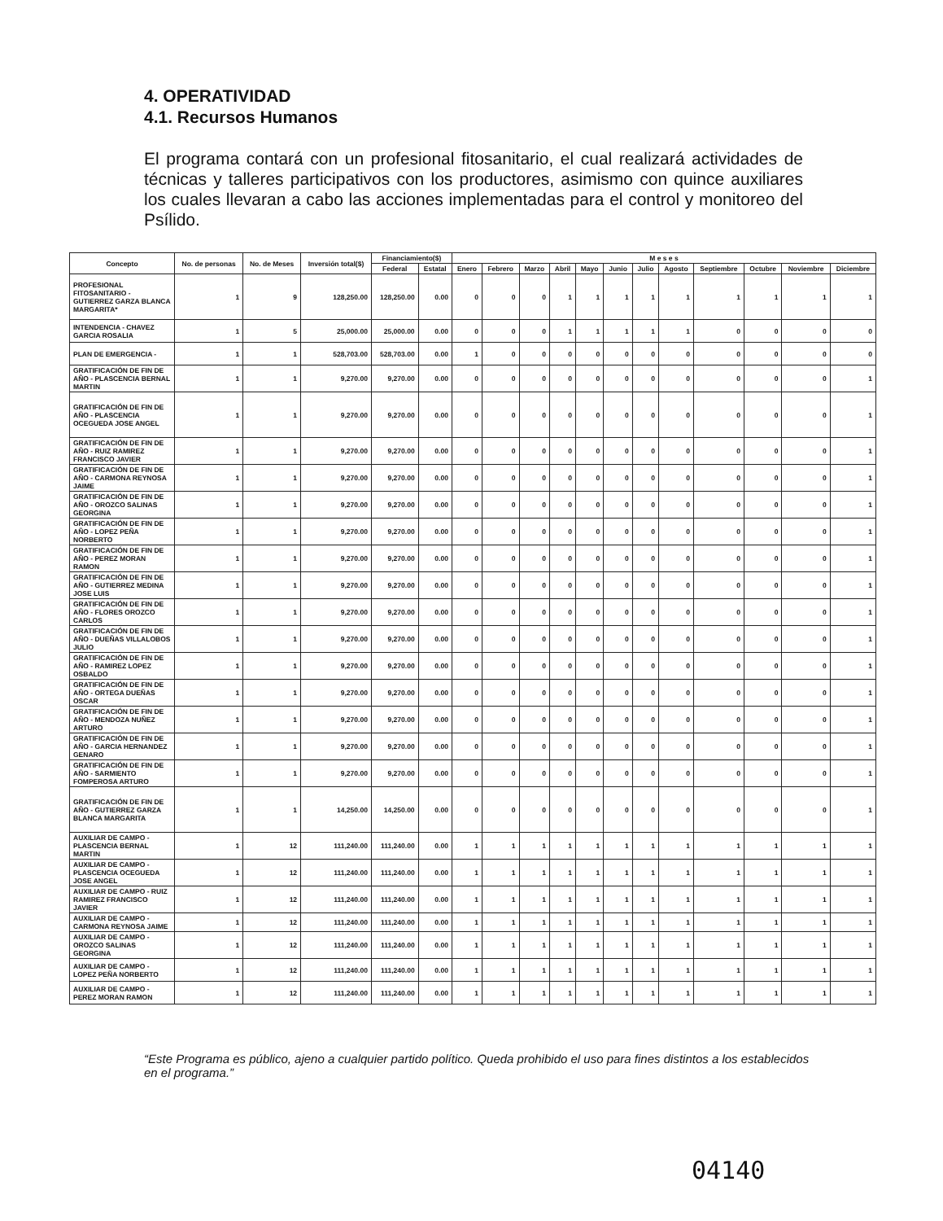4. OPERATIVIDAD
4.1. Recursos Humanos
El programa contará con un profesional fitosanitario, el cual realizará actividades de técnicas y talleres participativos con los productores, asimismo con quince auxiliares los cuales llevaran a cabo las acciones implementadas para el control y monitoreo del Psílido.
| Concepto | No. de personas | No. de Meses | Inversión total($) | Financiamiento($) | | M e s e s | | | | | | | | | | | |
| --- | --- | --- | --- | --- | --- | --- | --- | --- | --- | --- | --- | --- | --- | --- | --- | --- | --- |
| | | | | Federal | Estatal | Enero | Febrero | Marzo | Abril | Mayo | Junio | Julio | Agosto | Septiembre | Octubre | Noviembre | Diciembre |
| PROFESIONAL FITOSANITARIO - GUTIERREZ GARZA BLANCA MARGARITA* | 1 | 9 | 128,250.00 | 128,250.00 | 0.00 | 0 | 0 | 0 | 1 | 1 | 1 | 1 | 1 | 1 | 1 | 1 | 1 |
| INTENDENCIA - CHAVEZ GARCIA ROSALIA | 1 | 5 | 25,000.00 | 25,000.00 | 0.00 | 0 | 0 | 0 | 1 | 1 | 1 | 1 | 1 | 0 | 0 | 0 | 0 |
| PLAN DE EMERGENCIA - | 1 | 1 | 528,703.00 | 528,703.00 | 0.00 | 1 | 0 | 0 | 0 | 0 | 0 | 0 | 0 | 0 | 0 | 0 | 0 |
| GRATIFICACIÓN DE FIN DE AÑO - PLASCENCIA BERNAL MARTIN | 1 | 1 | 9,270.00 | 9,270.00 | 0.00 | 0 | 0 | 0 | 0 | 0 | 0 | 0 | 0 | 0 | 0 | 0 | 1 |
| GRATIFICACIÓN DE FIN DE AÑO - PLASCENCIA OCEGUEDA JOSE ANGEL | 1 | 1 | 9,270.00 | 9,270.00 | 0.00 | 0 | 0 | 0 | 0 | 0 | 0 | 0 | 0 | 0 | 0 | 0 | 1 |
| GRATIFICACIÓN DE FIN DE AÑO - RUIZ RAMIREZ FRANCISCO JAVIER | 1 | 1 | 9,270.00 | 9,270.00 | 0.00 | 0 | 0 | 0 | 0 | 0 | 0 | 0 | 0 | 0 | 0 | 0 | 1 |
| GRATIFICACIÓN DE FIN DE AÑO - CARMONA REYNOSA JAIME | 1 | 1 | 9,270.00 | 9,270.00 | 0.00 | 0 | 0 | 0 | 0 | 0 | 0 | 0 | 0 | 0 | 0 | 0 | 1 |
| GRATIFICACIÓN DE FIN DE AÑO - OROZCO SALINAS GEORGINA | 1 | 1 | 9,270.00 | 9,270.00 | 0.00 | 0 | 0 | 0 | 0 | 0 | 0 | 0 | 0 | 0 | 0 | 0 | 1 |
| GRATIFICACIÓN DE FIN DE AÑO - LOPEZ PEÑA NORBERTO | 1 | 1 | 9,270.00 | 9,270.00 | 0.00 | 0 | 0 | 0 | 0 | 0 | 0 | 0 | 0 | 0 | 0 | 0 | 1 |
| GRATIFICACIÓN DE FIN DE AÑO - PEREZ MORAN RAMON | 1 | 1 | 9,270.00 | 9,270.00 | 0.00 | 0 | 0 | 0 | 0 | 0 | 0 | 0 | 0 | 0 | 0 | 0 | 1 |
| GRATIFICACIÓN DE FIN DE AÑO - GUTIERREZ MEDINA JOSE LUIS | 1 | 1 | 9,270.00 | 9,270.00 | 0.00 | 0 | 0 | 0 | 0 | 0 | 0 | 0 | 0 | 0 | 0 | 0 | 1 |
| GRATIFICACIÓN DE FIN DE AÑO - FLORES OROZCO CARLOS | 1 | 1 | 9,270.00 | 9,270.00 | 0.00 | 0 | 0 | 0 | 0 | 0 | 0 | 0 | 0 | 0 | 0 | 0 | 1 |
| GRATIFICACIÓN DE FIN DE AÑO - DUEÑAS VILLALOBOS JULIO | 1 | 1 | 9,270.00 | 9,270.00 | 0.00 | 0 | 0 | 0 | 0 | 0 | 0 | 0 | 0 | 0 | 0 | 0 | 1 |
| GRATIFICACIÓN DE FIN DE AÑO - RAMIREZ LOPEZ OSBALDO | 1 | 1 | 9,270.00 | 9,270.00 | 0.00 | 0 | 0 | 0 | 0 | 0 | 0 | 0 | 0 | 0 | 0 | 0 | 1 |
| GRATIFICACIÓN DE FIN DE AÑO - ORTEGA DUEÑAS OSCAR | 1 | 1 | 9,270.00 | 9,270.00 | 0.00 | 0 | 0 | 0 | 0 | 0 | 0 | 0 | 0 | 0 | 0 | 0 | 1 |
| GRATIFICACIÓN DE FIN DE AÑO - MENDOZA NUÑEZ ARTURO | 1 | 1 | 9,270.00 | 9,270.00 | 0.00 | 0 | 0 | 0 | 0 | 0 | 0 | 0 | 0 | 0 | 0 | 0 | 1 |
| GRATIFICACIÓN DE FIN DE AÑO - GARCIA HERNANDEZ GENARO | 1 | 1 | 9,270.00 | 9,270.00 | 0.00 | 0 | 0 | 0 | 0 | 0 | 0 | 0 | 0 | 0 | 0 | 0 | 1 |
| GRATIFICACIÓN DE FIN DE AÑO - SARMIENTO FOMPEROSA ARTURO | 1 | 1 | 9,270.00 | 9,270.00 | 0.00 | 0 | 0 | 0 | 0 | 0 | 0 | 0 | 0 | 0 | 0 | 0 | 1 |
| GRATIFICACIÓN DE FIN DE AÑO - GUTIERREZ GARZA BLANCA MARGARITA | 1 | 1 | 14,250.00 | 14,250.00 | 0.00 | 0 | 0 | 0 | 0 | 0 | 0 | 0 | 0 | 0 | 0 | 0 | 1 |
| AUXILIAR DE CAMPO - PLASCENCIA BERNAL MARTIN | 1 | 12 | 111,240.00 | 111,240.00 | 0.00 | 1 | 1 | 1 | 1 | 1 | 1 | 1 | 1 | 1 | 1 | 1 | 1 |
| AUXILIAR DE CAMPO - PLASCENCIA OCEGUEDA JOSE ANGEL | 1 | 12 | 111,240.00 | 111,240.00 | 0.00 | 1 | 1 | 1 | 1 | 1 | 1 | 1 | 1 | 1 | 1 | 1 | 1 |
| AUXILIAR DE CAMPO - RUIZ RAMIREZ FRANCISCO JAVIER | 1 | 12 | 111,240.00 | 111,240.00 | 0.00 | 1 | 1 | 1 | 1 | 1 | 1 | 1 | 1 | 1 | 1 | 1 | 1 |
| AUXILIAR DE CAMPO - CARMONA REYNOSA JAIME | 1 | 12 | 111,240.00 | 111,240.00 | 0.00 | 1 | 1 | 1 | 1 | 1 | 1 | 1 | 1 | 1 | 1 | 1 | 1 |
| AUXILIAR DE CAMPO - OROZCO SALINAS GEORGINA | 1 | 12 | 111,240.00 | 111,240.00 | 0.00 | 1 | 1 | 1 | 1 | 1 | 1 | 1 | 1 | 1 | 1 | 1 | 1 |
| AUXILIAR DE CAMPO - LOPEZ PEÑA NORBERTO | 1 | 12 | 111,240.00 | 111,240.00 | 0.00 | 1 | 1 | 1 | 1 | 1 | 1 | 1 | 1 | 1 | 1 | 1 | 1 |
| AUXILIAR DE CAMPO - PEREZ MORAN RAMON | 1 | 12 | 111,240.00 | 111,240.00 | 0.00 | 1 | 1 | 1 | 1 | 1 | 1 | 1 | 1 | 1 | 1 | 1 | 1 |
“Este Programa es público, ajeno a cualquier partido político. Queda prohibido el uso para fines distintos a los establecidos en el programa.”
04140